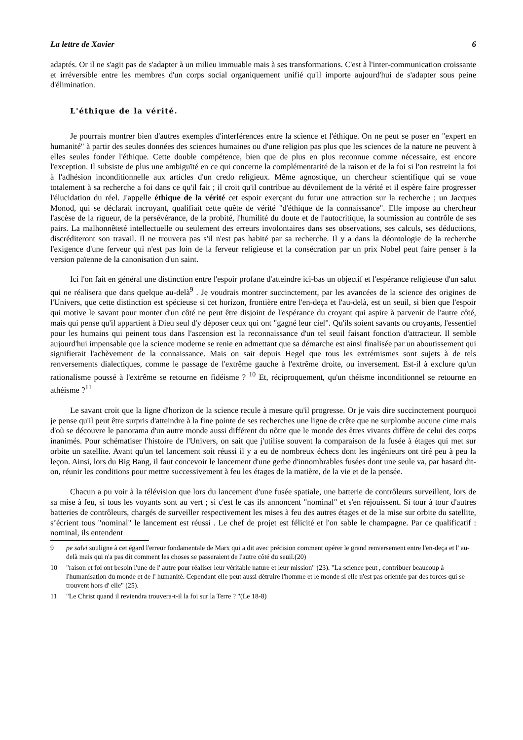La lettre de Xavier 6
adaptés. Or il ne s'agit pas de s'adapter à un milieu immuable mais à ses transformations. C'est à l'inter-communication croissante et irréversible entre les membres d'un corps social organiquement unifié qu'il importe aujourd'hui de s'adapter sous peine d'élimination.
L'éthique de la vérité.
Je pourrais montrer bien d'autres exemples d'interférences entre la science et l'éthique. On ne peut se poser en "expert en humanité" à partir des seules données des sciences humaines ou d'une religion pas plus que les sciences de la nature ne peuvent à elles seules fonder l'éthique. Cette double compétence, bien que de plus en plus reconnue comme nécessaire, est encore l'exception. Il subsiste de plus une ambiguïté en ce qui concerne la complémentarité de la raison et de la foi si l'on restreint la foi à l'adhésion inconditionnelle aux articles d'un credo religieux. Même agnostique, un chercheur scientifique qui se voue totalement à sa recherche a foi dans ce qu'il fait ; il croit qu'il contribue au dévoilement de la vérité et il espère faire progresser l'élucidation du réel. J'appelle éthique de la vérité cet espoir exerçant du futur une attraction sur la recherche ; un Jacques Monod, qui se déclarait incroyant, qualifiait cette quête de vérité "d'éthique de la connaissance". Elle impose au chercheur l'ascèse de la rigueur, de la persévérance, de la probité, l'humilité du doute et de l'autocritique, la soumission au contrôle de ses pairs. La malhonnêteté intellectuelle ou seulement des erreurs involontaires dans ses observations, ses calculs, ses déductions, discréditeront son travail. Il ne trouvera pas s'il n'est pas habité par sa recherche. Il y a dans la déontologie de la recherche l'exigence d'une ferveur qui n'est pas loin de la ferveur religieuse et la consécration par un prix Nobel peut faire penser à la version païenne de la canonisation d'un saint.
Ici l'on fait en général une distinction entre l'espoir profane d'atteindre ici-bas un objectif et l'espérance religieuse d'un salut qui ne réalisera que dans quelque au-delà<sup>9</sup> . Je voudrais montrer succinctement, par les avancées de la science des origines de l'Univers, que cette distinction est spécieuse si cet horizon, frontière entre l'en-deça et l'au-delà, est un seuil, si bien que l'espoir qui motive le savant pour monter d'un côté ne peut être disjoint de l'espérance du croyant qui aspire à parvenir de l'autre côté, mais qui pense qu'il appartient à Dieu seul d'y déposer ceux qui ont "gagné leur ciel". Qu'ils soient savants ou croyants, l'essentiel pour les humains qui peinent tous dans l'ascension est la reconnaissance d'un tel seuil faisant fonction d'attracteur. Il semble aujourd'hui impensable que la science moderne se renie en admettant que sa démarche est ainsi finalisée par un aboutissement qui signifierait l'achèvement de la connaissance. Mais on sait depuis Hegel que tous les extrémismes sont sujets à de tels renversements dialectiques, comme le passage de l'extrême gauche à l'extrême droite, ou inversement. Est-il à exclure qu'un rationalisme poussé à l'extrême se retourne en fidéisme ? <sup>10</sup> Et, réciproquement, qu'un théisme inconditionnel se retourne en athéisme ?<sup>11</sup>
Le savant croit que la ligne d'horizon de la science recule à mesure qu'il progresse. Or je vais dire succinctement pourquoi je pense qu'il peut être surpris d'atteindre à la fine pointe de ses recherches une ligne de crête que ne surplombe aucune cime mais d'où se découvre le panorama d'un autre monde aussi différent du nôtre que le monde des êtres vivants diffère de celui des corps inanimés. Pour schématiser l'histoire de l'Univers, on sait que j'utilise souvent la comparaison de la fusée à étages qui met sur orbite un satellite. Avant qu'un tel lancement soit réussi il y a eu de nombreux échecs dont les ingénieurs ont tiré peu à peu la leçon. Ainsi, lors du Big Bang, il faut concevoir le lancement d'une gerbe d'innombrables fusées dont une seule va, par hasard dit-on, réunir les conditions pour mettre successivement à feu les étages de la matière, de la vie et de la pensée.
Chacun a pu voir à la télévision que lors du lancement d'une fusée spatiale, une batterie de contrôleurs surveillent, lors de sa mise à feu, si tous les voyants sont au vert ; si c'est le cas ils annoncent "nominal" et s'en réjouissent. Si tour à tour d'autres batteries de contrôleurs, chargés de surveiller respectivement les mises à feu des autres étages et de la mise sur orbite du satellite, s’écrient tous "nominal" le lancement est réussi . Le chef de projet est félicité et l'on sable le champagne. Par ce qualificatif : nominal, ils entendent
9 pe salvi souligne à cet égard l'erreur fondamentale de Marx qui a dit avec précision comment opérer le grand renversement entre l'en-deça et l' au-delà mais qui n'a pas dit comment les choses se passeraient de l'autre côté du seuil.(20)
10 "raison et foi ont besoin l'une de l' autre pour réaliser leur véritable nature et leur mission" (23). "La science peut , contribuer beaucoup à l'humanisation du monde et de l' humanité. Cependant elle peut aussi détruire l'homme et le monde si elle n'est pas orientée par des forces qui se trouvent hors d' elle" (25).
11 "Le Christ quand il reviendra trouvera-t-il la foi sur la Terre ? "(Le 18-8)